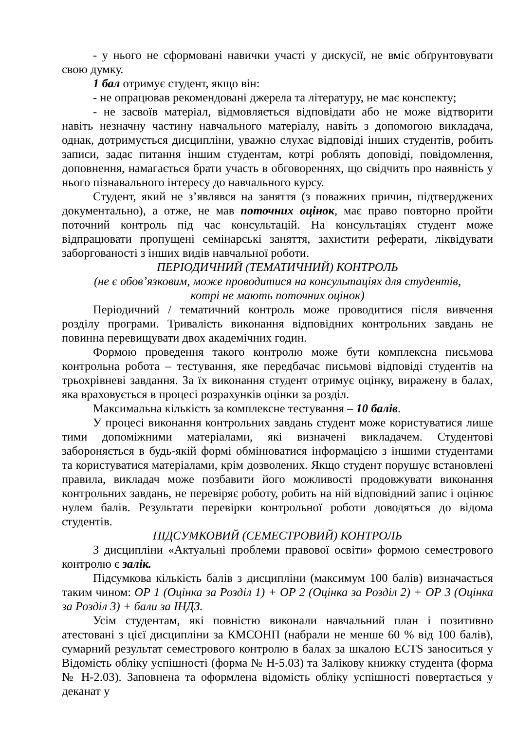- у нього не сформовані навички участі у дискусії, не вміє обґрунтовувати свою думку.
1 бал отримує студент, якщо він:
- не опрацював рекомендовані джерела та літературу, не має конспекту;
- не засвоїв матеріал, відмовляється відповідати або не може відтворити навіть незначну частину навчального матеріалу, навіть з допомогою викладача, однак, дотримується дисципліни, уважно слухає відповіді інших студентів, робить записи, задає питання іншим студентам, котрі роблять доповіді, повідомлення, доповнення, намагається брати участь в обговореннях, що свідчить про наявність у нього пізнавального інтересу до навчального курсу.
Студент, який не з’являвся на заняття (з поважних причин, підтверджених документально), а отже, не мав поточних оцінок, має право повторно пройти поточний контроль під час консультацій. На консультаціях студент може відпрацювати пропущені семінарські заняття, захистити реферати, ліквідувати заборгованості з інших видів навчальної роботи.
ПЕРІОДИЧНИЙ (ТЕМАТИЧНИЙ) КОНТРОЛЬ
(не є обов’язковим, може проводитися на консультаціях для студентів,
котрі не мають поточних оцінок)
Періодичний / тематичний контроль може проводитися після вивчення розділу програми. Тривалість виконання відповідних контрольних завдань не повинна перевищувати двох академічних годин.
Формою проведення такого контролю може бути комплексна письмова контрольна робота – тестування, яке передбачає письмові відповіді студентів на трьохрівневі завдання. За їх виконання студент отримує оцінку, виражену в балах, яка враховується в процесі розрахунків оцінки за розділ.
Максимальна кількість за комплексне тестування – 10 балів.
У процесі виконання контрольних завдань студент може користуватися лише тими допоміжними матеріалами, які визначені викладачем. Студентові забороняється в будь-якій формі обмінюватися інформацією з іншими студентами та користуватися матеріалами, крім дозволених. Якщо студент порушує встановлені правила, викладач може позбавити його можливості продовжувати виконання контрольних завдань, не перевіряє роботу, робить на ній відповідний запис і оцінює нулем балів. Результати перевірки контрольної роботи доводяться до відома студентів.
ПІДСУМКОВИЙ (СЕМЕСТРОВИЙ) КОНТРОЛЬ
З дисципліни «Актуальні проблеми правової освіти» формою семестрового контролю є залік.
Підсумкова кількість балів з дисципліни (максимум 100 балів) визначається таким чином: ОР 1 (Оцінка за Розділ 1) + ОР 2 (Оцінка за Розділ 2) + ОР 3 (Оцінка за Розділ 3) + бали за ІНДЗ.
Усім студентам, які повністю виконали навчальний план і позитивно атестовані з цієї дисципліни за КМСОНП (набрали не менше 60 % від 100 балів), сумарний результат семестрового контролю в балах за шкалою ECTS заноситься у Відомість обліку успішності (форма № Н-5.03) та Залікову книжку студента (форма № Н-2.03). Заповнена та оформлена відомість обліку успішності повертається у деканат у